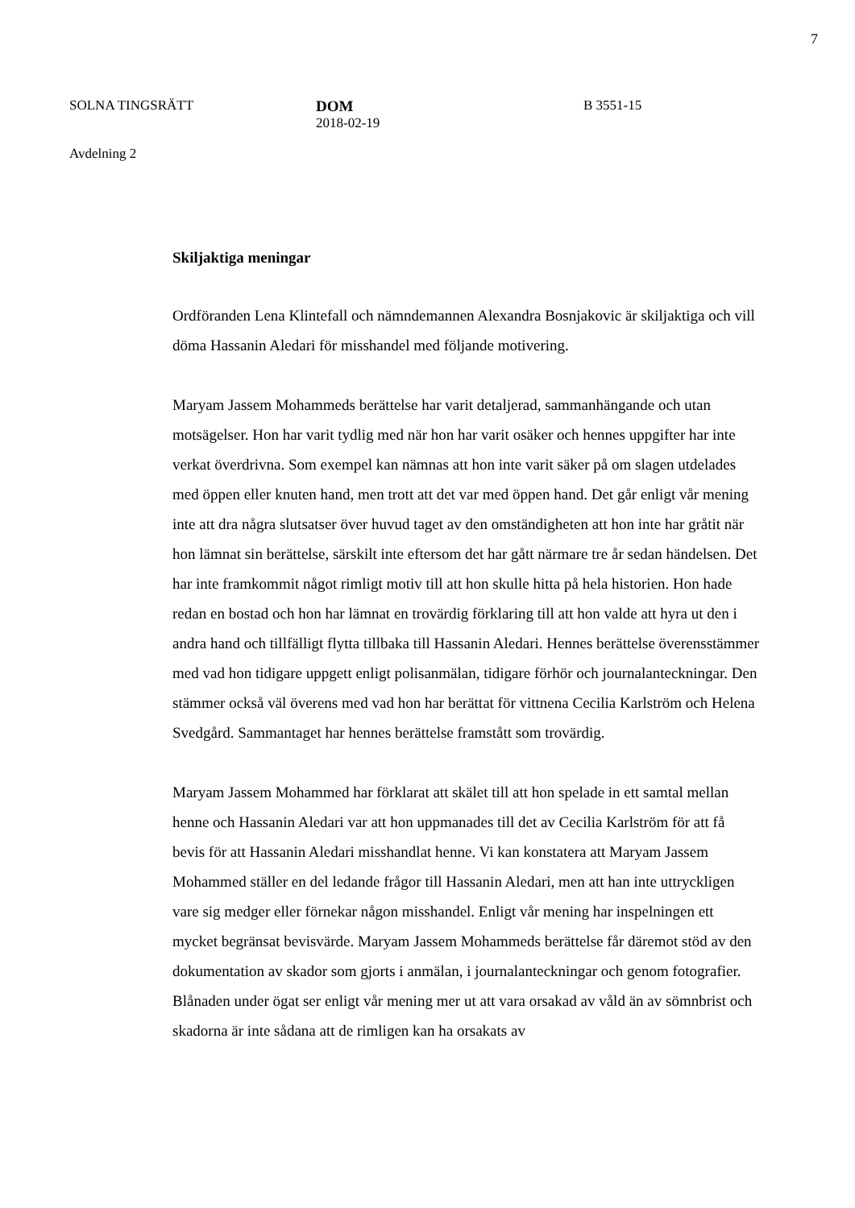7
SOLNA TINGSRÄTT DOM
2018-02-19
B 3551-15
Avdelning 2
Skiljaktiga meningar
Ordföranden Lena Klintefall och nämndemannen Alexandra Bosnjakovic är skiljaktiga och vill döma Hassanin Aledari för misshandel med följande motivering.
Maryam Jassem Mohammeds berättelse har varit detaljerad, sammanhängande och utan motsägelser. Hon har varit tydlig med när hon har varit osäker och hennes uppgifter har inte verkat överdrivna. Som exempel kan nämnas att hon inte varit säker på om slagen utdelades med öppen eller knuten hand, men trott att det var med öppen hand. Det går enligt vår mening inte att dra några slutsatser över huvud taget av den omständigheten att hon inte har gråtit när hon lämnat sin berättelse, särskilt inte eftersom det har gått närmare tre år sedan händelsen. Det har inte framkommit något rimligt motiv till att hon skulle hitta på hela historien. Hon hade redan en bostad och hon har lämnat en trovärdig förklaring till att hon valde att hyra ut den i andra hand och tillfälligt flytta tillbaka till Hassanin Aledari. Hennes berättelse överensstämmer med vad hon tidigare uppgett enligt polisanmälan, tidigare förhör och journalanteckningar. Den stämmer också väl överens med vad hon har berättat för vittnena Cecilia Karlström och Helena Svedgård. Sammantaget har hennes berättelse framstått som trovärdig.
Maryam Jassem Mohammed har förklarat att skälet till att hon spelade in ett samtal mellan henne och Hassanin Aledari var att hon uppmanades till det av Cecilia Karlström för att få bevis för att Hassanin Aledari misshandlat henne. Vi kan konstatera att Maryam Jassem Mohammed ställer en del ledande frågor till Hassanin Aledari, men att han inte uttryckligen vare sig medger eller förnekar någon misshandel. Enligt vår mening har inspelningen ett mycket begränsat bevisvärde. Maryam Jassem Mohammeds berättelse får däremot stöd av den dokumentation av skador som gjorts i anmälan, i journalanteckningar och genom fotografier. Blånaden under ögat ser enligt vår mening mer ut att vara orsakad av våld än av sömnbrist och skadorna är inte sådana att de rimligen kan ha orsakats av